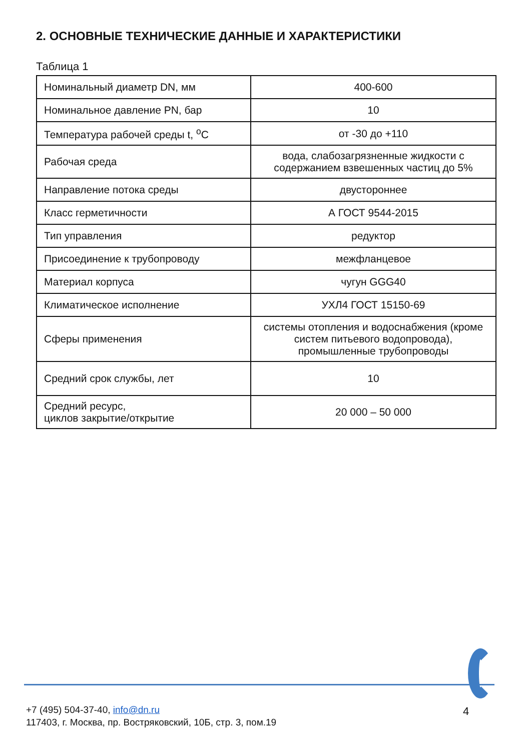2. ОСНОВНЫЕ ТЕХНИЧЕСКИЕ ДАННЫЕ И ХАРАКТЕРИСТИКИ
Таблица 1
| Номинальный диаметр DN, мм | 400-600 |
| Номинальное давление PN, бар | 10 |
| Температура рабочей среды t, <sup>о</sup>С | от -30 до +110 |
| Рабочая среда | вода, слабозагрязненные жидкости с содержанием взвешенных частиц до 5% |
| Направление потока среды | двустороннее |
| Класс герметичности | А ГОСТ 9544-2015 |
| Тип управления | редуктор |
| Присоединение к трубопроводу | межфланцевое |
| Материал корпуса | чугун GGG40 |
| Климатическое исполнение | УХЛ4 ГОСТ 15150-69 |
| Сферы применения | системы отопления и водоснабжения (кроме систем питьевого водопровода), промышленные трубопроводы |
| Средний срок службы, лет | 10 |
| Средний ресурс, циклов закрытие/открытие | 20 000 – 50 000 |
+7 (495) 504-37-40, info@dn.ru
117403, г. Москва, пр. Востряковский, 10Б, стр. 3, пом.19
4